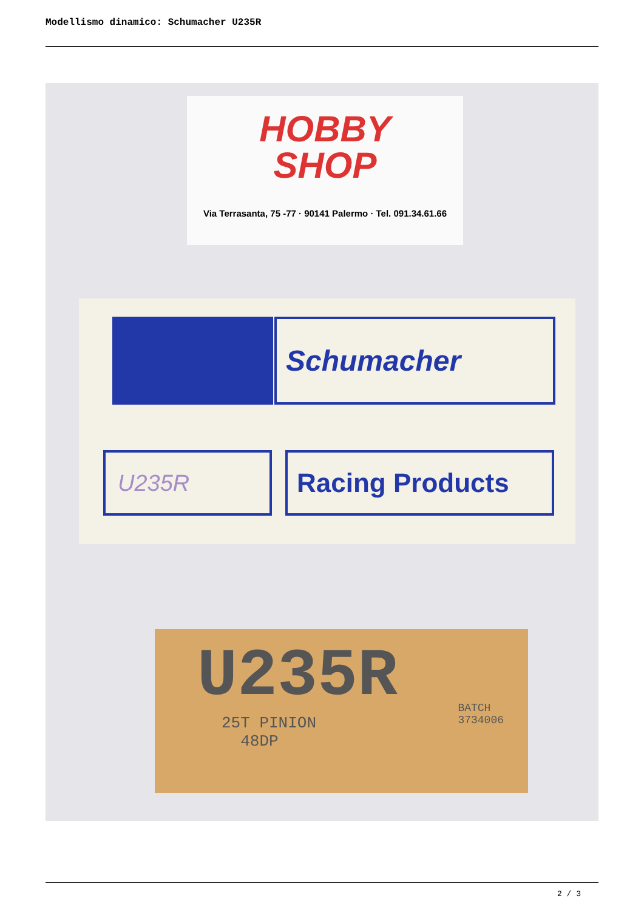Modellismo dinamico: Schumacher U235R
HOBBY
SHOP
Via Terrasanta, 75 -77 · 90141 Palermo · Tel. 091.34.61.66
Schumacher
U235R Racing Products
U235R
25T PINION
48DP
BATCH
3734006
2 / 3